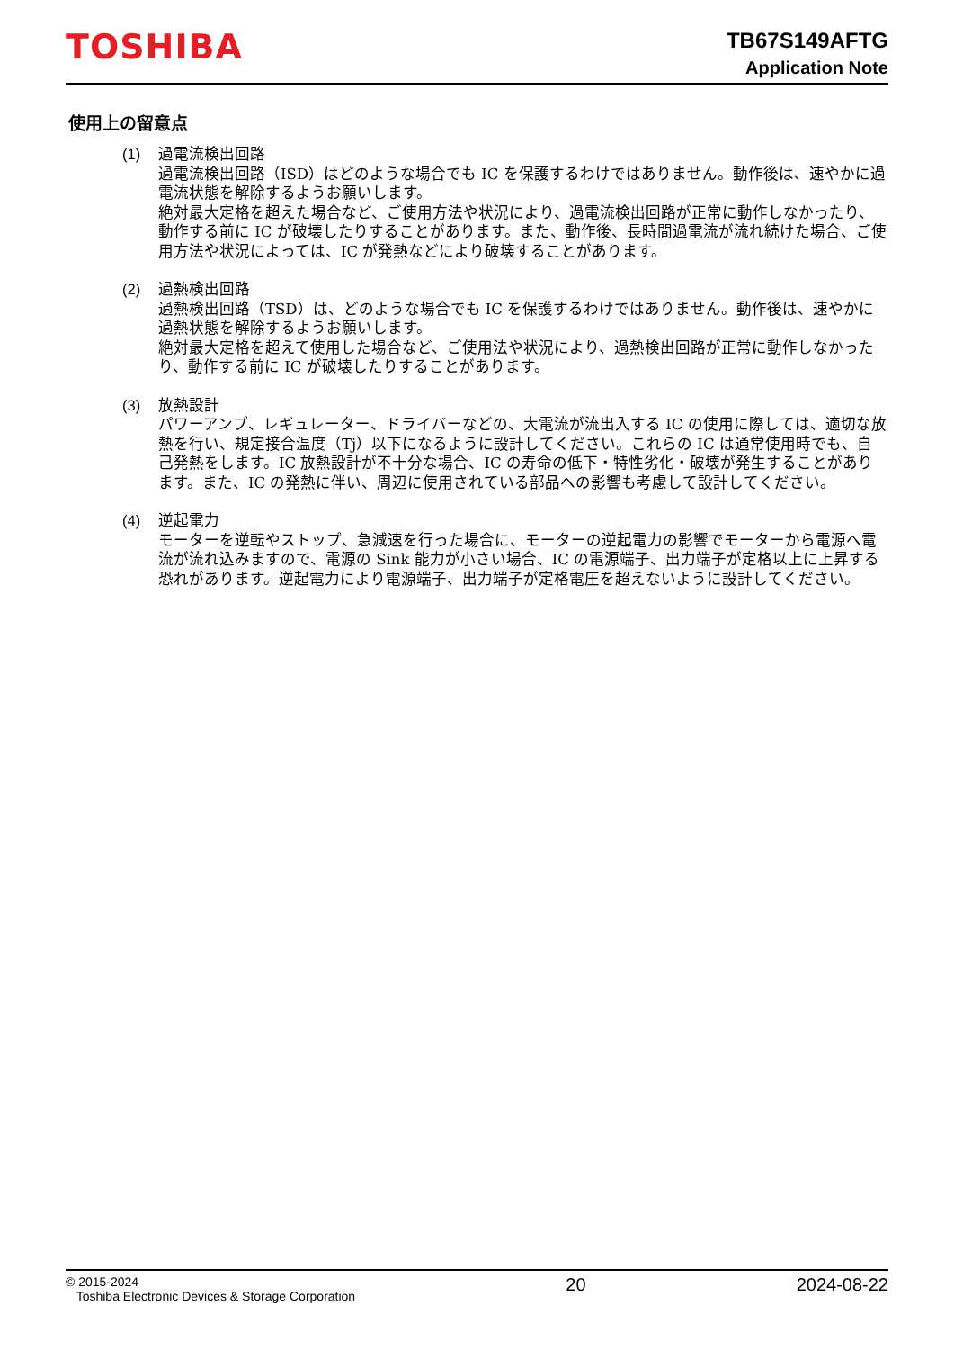TOSHIBA
TB67S149AFTG
Application Note
使用上の留意点
(1) 過電流検出回路
過電流検出回路（ISD）はどのような場合でも IC を保護するわけではありません。動作後は、速やかに過電流状態を解除するようお願いします。
絶対最大定格を超えた場合など、ご使用方法や状況により、過電流検出回路が正常に動作しなかったり、動作する前に IC が破壊したりすることがあります。また、動作後、長時間過電流が流れ続けた場合、ご使用方法や状況によっては、IC が発熱などにより破壊することがあります。
(2) 過熱検出回路
過熱検出回路（TSD）は、どのような場合でも IC を保護するわけではありません。動作後は、速やかに過熱状態を解除するようお願いします。
絶対最大定格を超えて使用した場合など、ご使用法や状況により、過熱検出回路が正常に動作しなかったり、動作する前に IC が破壊したりすることがあります。
(3) 放熱設計
パワーアンプ、レギュレーター、ドライバーなどの、大電流が流出入する IC の使用に際しては、適切な放熱を行い、規定接合温度（Tj）以下になるように設計してください。これらの IC は通常使用時でも、自己発熱をします。IC 放熱設計が不十分な場合、IC の寿命の低下・特性劣化・破壊が発生することがあります。また、IC の発熱に伴い、周辺に使用されている部品への影響も考慮して設計してください。
(4) 逆起電力
モーターを逆転やストップ、急減速を行った場合に、モーターの逆起電力の影響でモーターから電源へ電流が流れ込みますので、電源の Sink 能力が小さい場合、IC の電源端子、出力端子が定格以上に上昇する恐れがあります。逆起電力により電源端子、出力端子が定格電圧を超えないように設計してください。
© 2015-2024
Toshiba Electronic Devices & Storage Corporation
20 2024-08-22